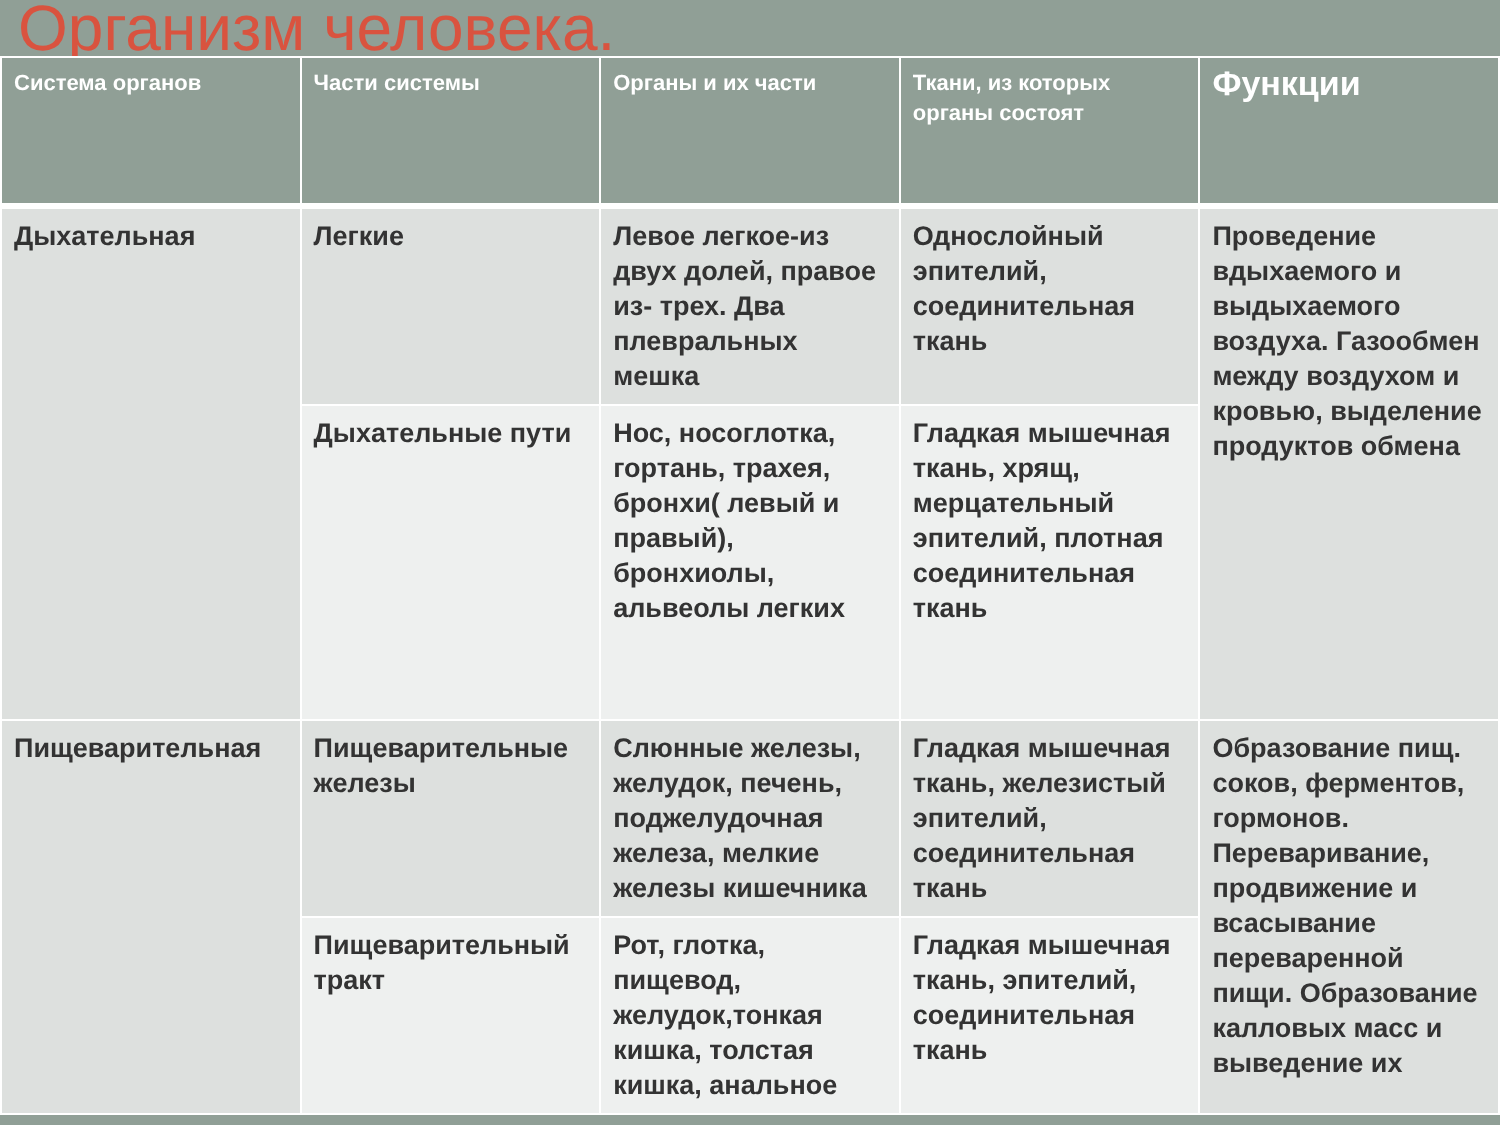Организм человека.
| Система органов | Части системы | Органы и их части | Ткани, из которых органы состоят | Функции |
| --- | --- | --- | --- | --- |
| Дыхательная | Легкие | Левое легкое-из двух долей, правое из- трех. Два плевральных мешка | Однослойный эпителий, соединительная ткань | Проведение вдыхаемого и выдыхаемого воздуха. Газообмен между воздухом и кровью, выделение продуктов обмена |
| | Дыхательные пути | Нос, носоглотка, гортань, трахея, бронхи( левый и правый), бронхиолы, альвеолы легких | Гладкая мышечная ткань, хрящ, мерцательный эпителий, плотная соединительная ткань | |
| Пищеварительная | Пищеварительные железы | Слюнные железы, желудок, печень, поджелудочная железа, мелкие железы кишечника | Гладкая мышечная ткань, железистый эпителий, соединительная ткань | Образование пищ. соков, ферментов, гормонов. Переваривание, продвижение и всасывание переваренной пищи. Образование калловых масс и выведение их |
| | Пищеварительный тракт | Рот, глотка, пищевод, желудок,тонкая кишка, толстая кишка, анальное | Гладкая мышечная ткань, эпителий, соединительная ткань | |